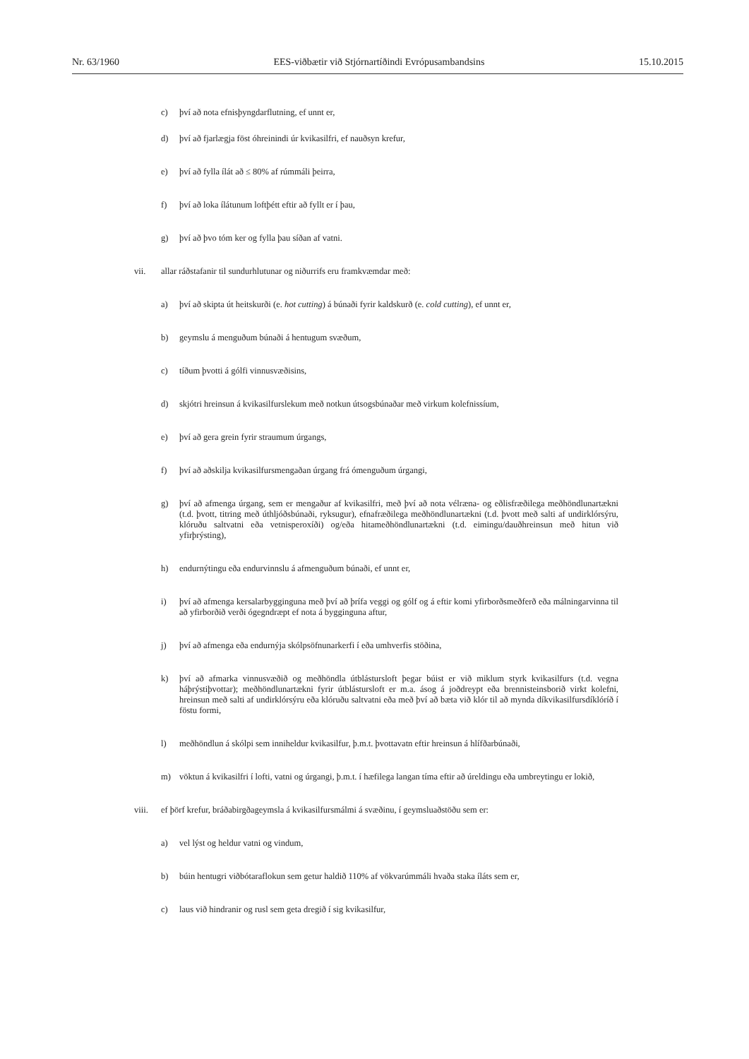Nr. 63/1960 EES-viðbætir við Stjórnartíðindi Evrópusambandsins 15.10.2015
c) því að nota efnisþyngdarflutning, ef unnt er,
d) því að fjarlægja föst óhreinindi úr kvikasilfri, ef nauðsyn krefur,
e) því að fylla ílát að ≤ 80% af rúmmáli þeirra,
f) því að loka ílátunum loftþétt eftir að fyllt er í þau,
g) því að þvo tóm ker og fylla þau síðan af vatni.
vii. allar ráðstafanir til sundurhlutunar og niðurrifs eru framkvæmdar með:
a) því að skipta út heitskurði (e. hot cutting) á búnaði fyrir kaldskurð (e. cold cutting), ef unnt er,
b) geymslu á menguðum búnaði á hentugum svæðum,
c) tíðum þvotti á gólfi vinnusvæðisins,
d) skjótri hreinsun á kvikasilfurslekum með notkun útsogsbúnaðar með virkum kolefnissíum,
e) því að gera grein fyrir straumum úrgangs,
f) því að aðskilja kvikasilfursmengaðan úrgang frá ómenguðum úrgangi,
g) því að afmenga úrgang, sem er mengaður af kvikasilfri, með því að nota vélræna- og eðlisfræðilega meðhöndlunartækni (t.d. þvott, titring með úthljóðsbúnaði, ryksugur), efnafræðilega meðhöndlunartækni (t.d. þvott með salti af undirklórsýru, klóruðu saltvatni eða vetnisperoxíði) og/eða hitameðhöndlunartækni (t.d. eimingu/dauðhreinsun með hitun við yfirþrýsting),
h) endurnýtingu eða endurvinnslu á afmenguðum búnaði, ef unnt er,
i) því að afmenga kersalarbygginguna með því að þrífa veggi og gólf og á eftir komi yfirborðsmeðferð eða málningarvinna til að yfirborðið verði ógegndræpt ef nota á bygginguna aftur,
j) því að afmenga eða endurnýja skólpsöfnunarkerfi í eða umhverfis stöðina,
k) því að afmarka vinnusvæðið og meðhöndla útblástursloft þegar búist er við miklum styrk kvikasilfurs (t.d. vegna háþrýstiþvottar); meðhöndlunartækni fyrir útblástursloft er m.a. ásog á joðdreypt eða brennisteinsborið virkt kolefni, hreinsun með salti af undirklórsýru eða klóruðu saltvatni eða með því að bæta við klór til að mynda díkvikasilfursdíklóríð í föstu formi,
l) meðhöndlun á skólpi sem inniheldur kvikasilfur, þ.m.t. þvottavatn eftir hreinsun á hlífðarbúnaði,
m) vöktun á kvikasilfri í lofti, vatni og úrgangi, þ.m.t. í hæfilega langan tíma eftir að úreldingu eða umbreytingu er lokið,
viii. ef þörf krefur, bráðabirgðageymsla á kvikasilfursmálmi á svæðinu, í geymsluaðstöðu sem er:
a) vel lýst og heldur vatni og vindum,
b) búin hentugri viðbótaraflokun sem getur haldið 110% af vökvarúmmáli hvaða staka íláts sem er,
c) laus við hindranir og rusl sem geta dregið í sig kvikasilfur,